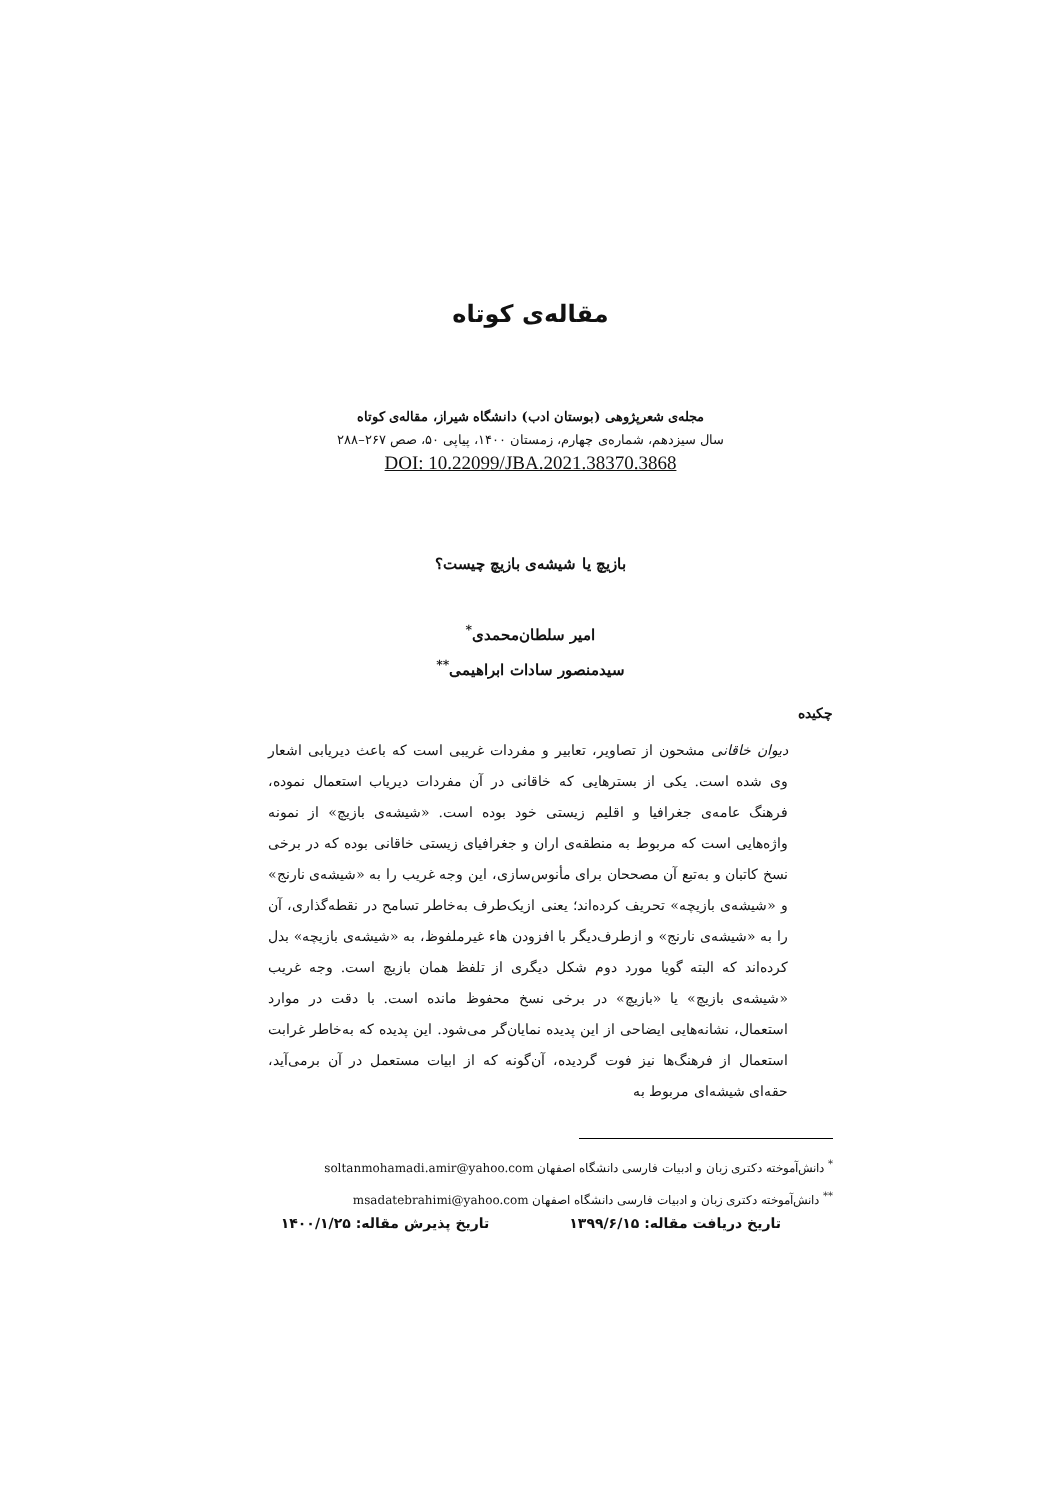مقاله‌ی کوتاه
مجله‌ی شعرپژوهی (بوستان ادب) دانشگاه شیراز، مقاله‌ی کوتاه
سال سیزدهم، شماره‌ی چهارم، زمستان ۱۴۰۰، پیاپی ۵۰، صص ۲۶۷–۲۸۸
DOI: 10.22099/JBA.2021.38370.3868
بازیچ یا شیشه‌ی بازیچ چیست؟
امیر سلطان‌محمدی<sup>*</sup>
سیدمنصور سادات ابراهیمی<sup>**</sup>
چکیده
دیوان خاقانی مشحون از تصاویر، تعابیر و مفردات غریبی است که باعث دیریابی اشعار وی شده است. یکی از بسترهایی که خاقانی در آن مفردات دیریاب استعمال نموده، فرهنگ عامه‌ی جغرافیا و اقلیم زیستی خود بوده است. «شیشه‌ی بازیچ» از نمونه واژه‌هایی است که مربوط به منطقه‌ی اران و جغرافیای زیستی خاقانی بوده که در برخی نسخ کاتبان و به‌تبع آن مصححان برای مأنوس‌سازی، این وجه غریب را به «شیشه‌ی نارنج» و «شیشه‌ی بازیچه» تحریف کرده‌اند؛ یعنی ازیک‌طرف به‌خاطر تسامح در نقطه‌گذاری، آن را به «شیشه‌ی نارنج» و ازطرف‌دیگر با افزودن هاء غیرملفوظ، به «شیشه‌ی بازیچه» بدل کرده‌اند که البته گویا مورد دوم شکل دیگری از تلفظ همان بازیچ است. وجه غریب «شیشه‌ی بازیچ» یا «بازیچ» در برخی نسخ محفوظ مانده است. با دقت در موارد استعمال، نشانه‌هایی ایضاحی از این پدیده نمایان‌گر می‌شود. این پدیده که به‌خاطر غرابت استعمال از فرهنگ‌ها نیز فوت گردیده، آن‌گونه که از ابیات مستعمل در آن برمی‌آید، حقه‌ای شیشه‌ای مربوط به
<sup>*</sup> دانش‌آموخته دکتری زبان و ادبیات فارسی دانشگاه اصفهان soltanmohamadi.amir@yahoo.com
<sup>**</sup> دانش‌آموخته دکتری زبان و ادبیات فارسی دانشگاه اصفهان msadatebrahimi@yahoo.com
تاریخ دریافت مقاله: ۱۳۹۹/۶/۱۵ تاریخ پذیرش مقاله: ۱۴۰۰/۱/۲۵